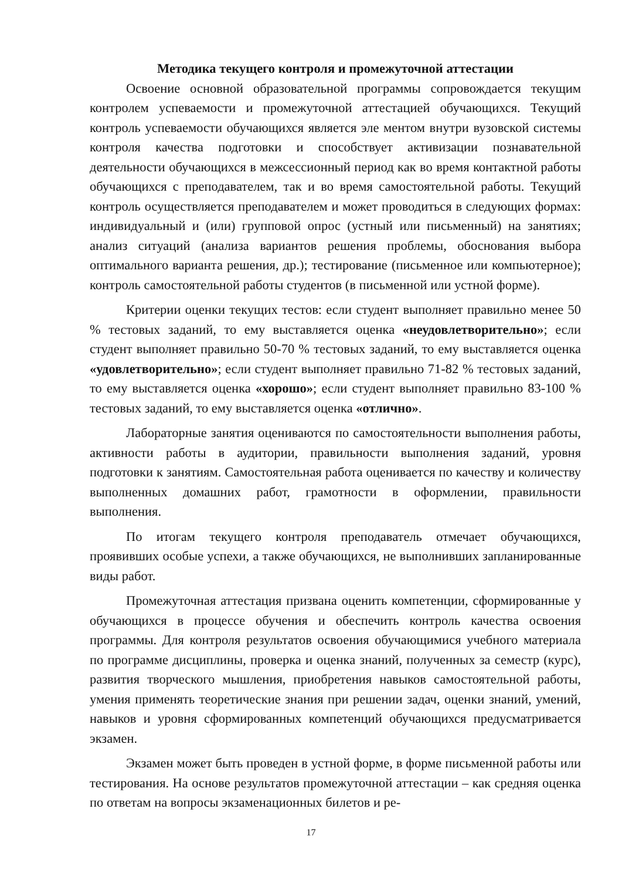Методика текущего контроля и промежуточной аттестации
Освоение основной образовательной программы сопровождается текущим контролем успеваемости и промежуточной аттестацией обучающихся. Текущий контроль успеваемости обучающихся является эле ментом внутри вузовской системы контроля качества подготовки и способствует активизации познавательной деятельности обучающихся в межсессионный период как во время контактной работы обучающихся с преподавателем, так и во время самостоятельной работы. Текущий контроль осуществляется преподавателем и может проводиться в следующих формах: индивидуальный и (или) групповой опрос (устный или письменный) на занятиях; анализ ситуаций (анализа вариантов решения проблемы, обоснования выбора оптимального варианта решения, др.); тестирование (письменное или компьютерное); контроль самостоятельной работы студентов (в письменной или устной форме).
Критерии оценки текущих тестов: если студент выполняет правильно менее 50 % тестовых заданий, то ему выставляется оценка «неудовлетворительно»; если студент выполняет правильно 50-70 % тестовых заданий, то ему выставляется оценка «удовлетворительно»; если студент выполняет правильно 71-82 % тестовых заданий, то ему выставляется оценка «хорошо»; если студент выполняет правильно 83-100 % тестовых заданий, то ему выставляется оценка «отлично».
Лабораторные занятия оцениваются по самостоятельности выполнения работы, активности работы в аудитории, правильности выполнения заданий, уровня подготовки к занятиям. Самостоятельная работа оценивается по качеству и количеству выполненных домашних работ, грамотности в оформлении, правильности выполнения.
По итогам текущего контроля преподаватель отмечает обучающихся, проявивших особые успехи, а также обучающихся, не выполнивших запланированные виды работ.
Промежуточная аттестация призвана оценить компетенции, сформированные у обучающихся в процессе обучения и обеспечить контроль качества освоения программы. Для контроля результатов освоения обучающимися учебного материала по программе дисциплины, проверка и оценка знаний, полученных за семестр (курс), развития творческого мышления, приобретения навыков самостоятельной работы, умения применять теоретические знания при решении задач, оценки знаний, умений, навыков и уровня сформированных компетенций обучающихся предусматривается экзамен.
Экзамен может быть проведен в устной форме, в форме письменной работы или тестирования. На основе результатов промежуточной аттестации – как средняя оценка по ответам на вопросы экзаменационных билетов и ре-
17